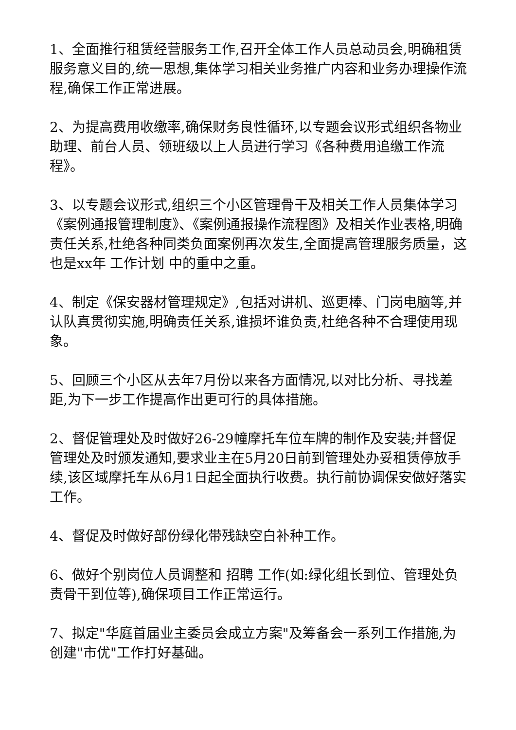1、全面推行租赁经营服务工作,召开全体工作人员总动员会,明确租赁服务意义目的,统一思想,集体学习相关业务推广内容和业务办理操作流程,确保工作正常进展。
2、为提高费用收缴率,确保财务良性循环,以专题会议形式组织各物业助理、前台人员、领班级以上人员进行学习《各种费用追缴工作流程》。
3、以专题会议形式,组织三个小区管理骨干及相关工作人员集体学习《案例通报管理制度》、《案例通报操作流程图》及相关作业表格,明确责任关系,杜绝各种同类负面案例再次发生,全面提高管理服务质量，这也是xx年 工作计划 中的重中之重。
4、制定《保安器材管理规定》,包括对讲机、巡更棒、门岗电脑等,并认队真贯彻实施,明确责任关系,谁损坏谁负责,杜绝各种不合理使用现象。
5、回顾三个小区从去年7月份以来各方面情况,以对比分析、寻找差距,为下一步工作提高作出更可行的具体措施。
2、督促管理处及时做好26-29幢摩托车位车牌的制作及安装;并督促管理处及时颁发通知,要求业主在5月20日前到管理处办妥租赁停放手续,该区域摩托车从6月1日起全面执行收费。执行前协调保安做好落实工作。
4、督促及时做好部份绿化带残缺空白补种工作。
6、做好个别岗位人员调整和 招聘 工作(如:绿化组长到位、管理处负责骨干到位等),确保项目工作正常运行。
7、拟定"华庭首届业主委员会成立方案"及筹备会一系列工作措施,为创建"市优"工作打好基础。